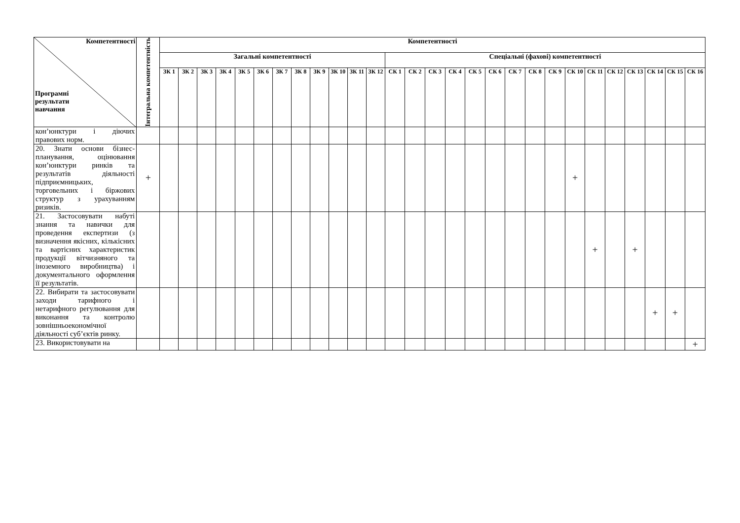| Компетентності Програмні результати навчання | Інтегральна компетентність | Компетентності | | | | | | | | | | | | | | | | | | | | | | | | | | | |
| --- | --- | --- | --- | --- | --- | --- | --- | --- | --- | --- | --- | --- | --- | --- | --- | --- | --- | --- | --- | --- | --- | --- | --- | --- | --- | --- | --- | --- | --- |
| | | Загальні компетентності | | | | | | | | | | | | Спеціальні (фахові) компетентності | | | | | | | | | | | | | | | |
| | | ЗК 1 | ЗК 2 | ЗК 3 | ЗК 4 | ЗК 5 | ЗК 6 | ЗК 7 | ЗК 8 | ЗК 9 | ЗК 10 | ЗК 11 | ЗК 12 | СК 1 | СК 2 | СК 3 | СК 4 | СК 5 | СК 6 | СК 7 | СК 8 | СК 9 | СК 10 | СК 11 | СК 12 | СК 13 | СК 14 | СК 15 | СК 16 |
| кон’юнктури і діючих правових норм. | | | | | | | | | | | | | | | | | | | | | | | | | | | | | |
| 20. Знати основи бізнес-планування, оцінювання кон’юнктури ринків та результатів діяльності підприємницьких, торговельних і біржових структур з урахуванням ризиків. | + | | | | | | | | | | | | | | | | | | | | | | + | | | | | | |
| 21. Застосовувати набуті знання та навички для проведення експертизи (з визначення якісних, кількісних та вартісних характеристик продукції вітчизняного та іноземного виробництва) і документального оформлення її результатів. | | | | | | | | | | | | | | | | | | | | | | | | + | | + | | | |
| 22. Вибирати та застосовувати заходи тарифного і нетарифного регулювання для виконання та контролю зовнішньоекономічної діяльності суб’єктів ринку. | | | | | | | | | | | | | | | | | | | | | | | | | | | + | + | |
| 23. Використовувати на | | | | | | | | | | | | | | | | | | | | | | | | | | | | | + |